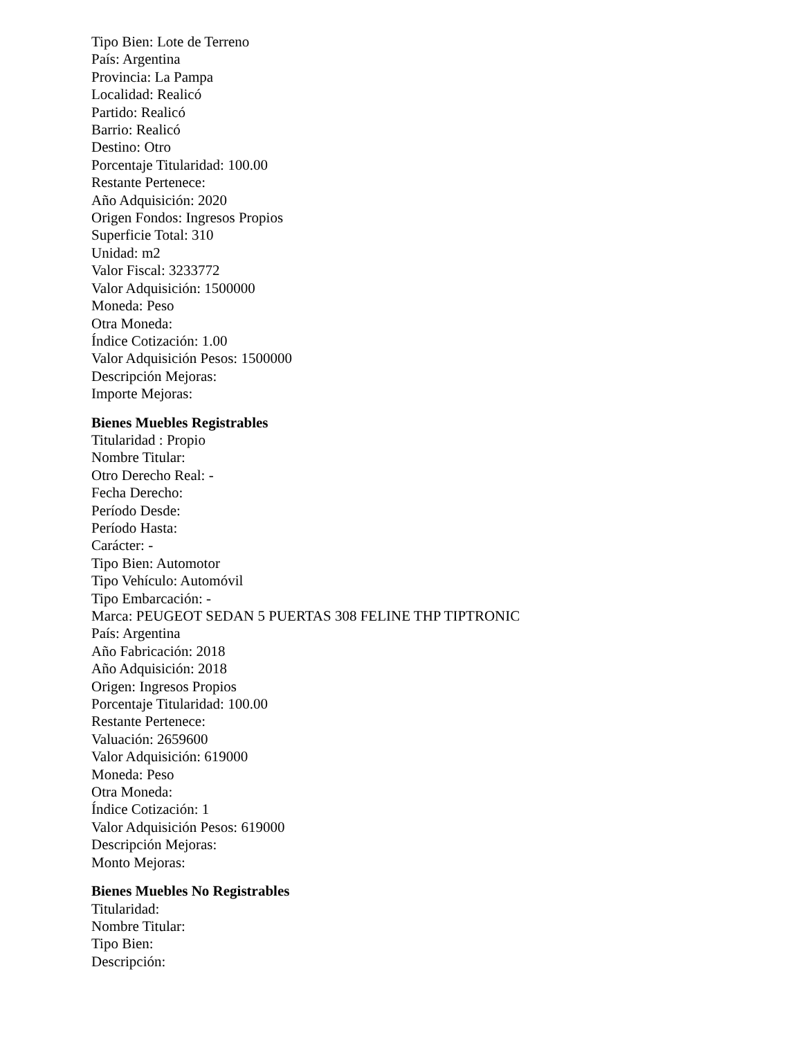Tipo Bien: Lote de Terreno
País: Argentina
Provincia: La Pampa
Localidad: Realicó
Partido: Realicó
Barrio: Realicó
Destino: Otro
Porcentaje Titularidad: 100.00
Restante Pertenece:
Año Adquisición: 2020
Origen Fondos: Ingresos Propios
Superficie Total: 310
Unidad: m2
Valor Fiscal: 3233772
Valor Adquisición: 1500000
Moneda: Peso
Otra Moneda:
Índice Cotización: 1.00
Valor Adquisición Pesos: 1500000
Descripción Mejoras:
Importe Mejoras:
Bienes Muebles Registrables
Titularidad : Propio
Nombre Titular:
Otro Derecho Real: -
Fecha Derecho:
Período Desde:
Período Hasta:
Carácter: -
Tipo Bien: Automotor
Tipo Vehículo: Automóvil
Tipo Embarcación: -
Marca: PEUGEOT SEDAN 5 PUERTAS 308 FELINE THP TIPTRONIC
País: Argentina
Año Fabricación: 2018
Año Adquisición: 2018
Origen: Ingresos Propios
Porcentaje Titularidad: 100.00
Restante Pertenece:
Valuación: 2659600
Valor Adquisición: 619000
Moneda: Peso
Otra Moneda:
Índice Cotización: 1
Valor Adquisición Pesos: 619000
Descripción Mejoras:
Monto Mejoras:
Bienes Muebles No Registrables
Titularidad:
Nombre Titular:
Tipo Bien:
Descripción: